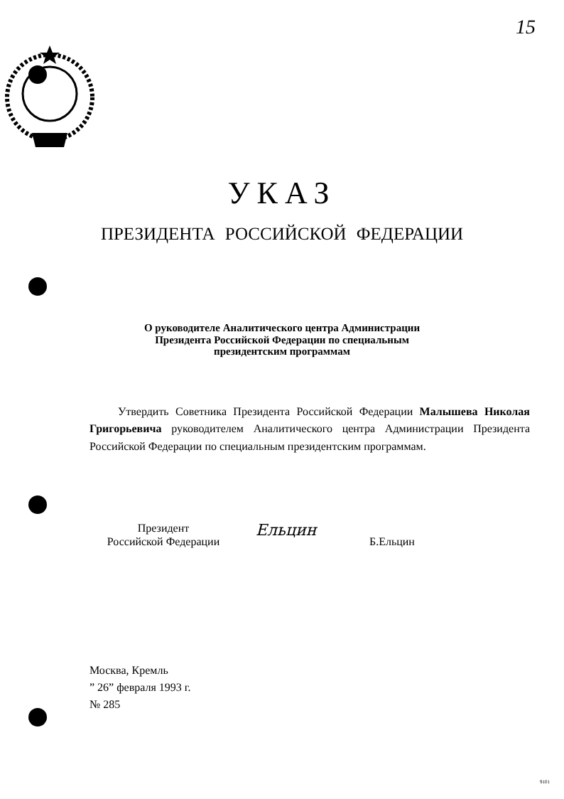15
УКАЗ
ПРЕЗИДЕНТА РОССИЙСКОЙ ФЕДЕРАЦИИ
О руководителе Аналитического центра Администрации
Президента Российской Федерации по специальным
президентским программам
Утвердить Советника Президента Российской Федерации Малышева Николая Григорьевича руководителем Аналитического центра Администрации Президента Российской Федерации по специальным президентским программам.
Президент
Российской Федерации
Ельцин
Б.Ельцин
Москва, Кремль
” 26” февраля 1993 г.
№ 285
9101